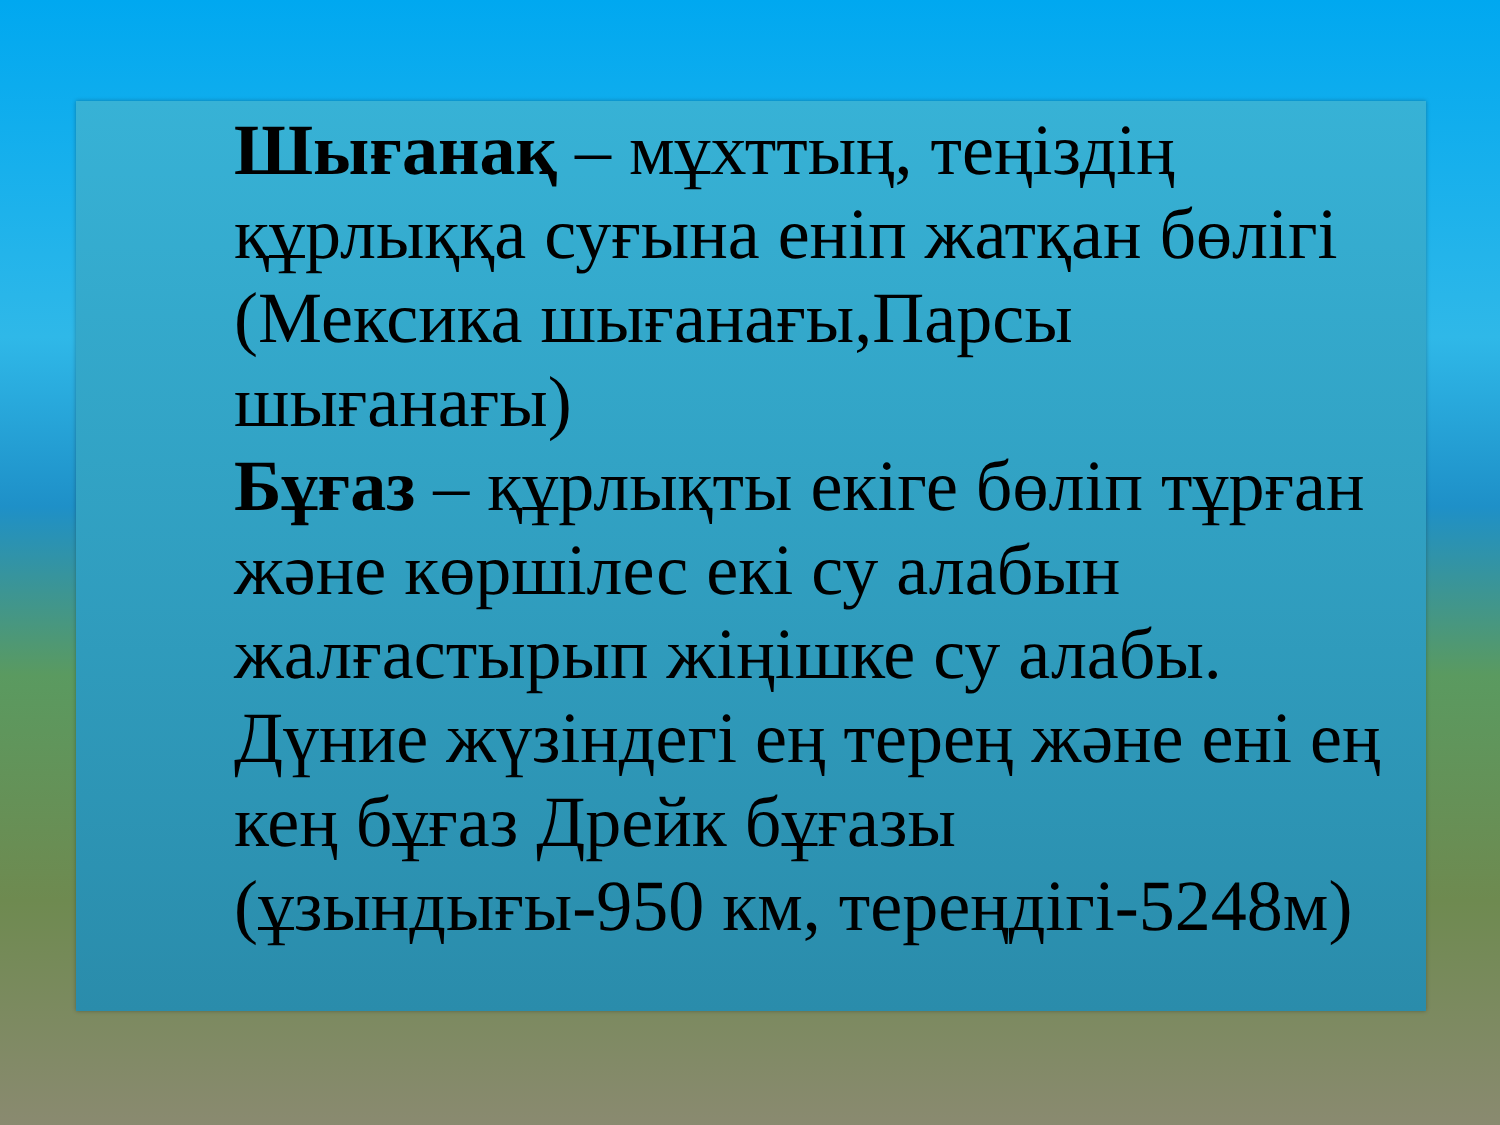Шығанақ – мұхттың, теңіздің құрлыққа суғына еніп жатқан бөлігі (Мексика шығанағы,Парсы шығанағы)
Бұғаз – құрлықты екіге бөліп тұрған және көршілес екі су алабын жалғастырып жіңішке су алабы. Дүние жүзіндегі ең терең және ені ең кең бұғаз Дрейк бұғазы (ұзындығы-950 км, тереңдігі-5248м)